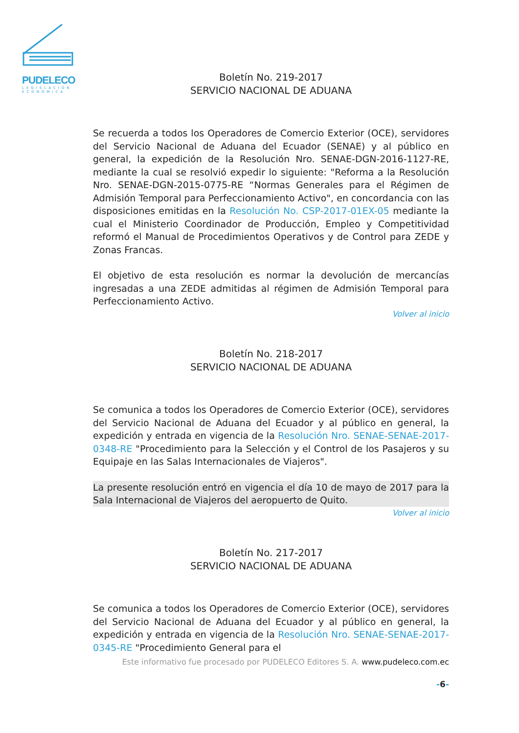PUDELECO
LEGISLACIÓN ECONÓMICA
Boletín No. 219-2017
SERVICIO NACIONAL DE ADUANA
Se recuerda a todos los Operadores de Comercio Exterior (OCE), servidores del Servicio Nacional de Aduana del Ecuador (SENAE) y al público en general, la expedición de la Resolución Nro. SENAE-DGN-2016-1127-RE, mediante la cual se resolvió expedir lo siguiente: "Reforma a la Resolución Nro. SENAE-DGN-2015-0775-RE “Normas Generales para el Régimen de Admisión Temporal para Perfeccionamiento Activo", en concordancia con las disposiciones emitidas en la Resolución No. CSP-2017-01EX-05 mediante la cual el Ministerio Coordinador de Producción, Empleo y Competitividad reformó el Manual de Procedimientos Operativos y de Control para ZEDE y Zonas Francas.
El objetivo de esta resolución es normar la devolución de mercancías ingresadas a una ZEDE admitidas al régimen de Admisión Temporal para Perfeccionamiento Activo.
Volver al inicio
Boletín No. 218-2017
SERVICIO NACIONAL DE ADUANA
Se comunica a todos los Operadores de Comercio Exterior (OCE), servidores del Servicio Nacional de Aduana del Ecuador y al público en general, la expedición y entrada en vigencia de la Resolución Nro. SENAE-SENAE-2017-0348-RE "Procedimiento para la Selección y el Control de los Pasajeros y su Equipaje en las Salas Internacionales de Viajeros".
La presente resolución entró en vigencia el día 10 de mayo de 2017 para la Sala Internacional de Viajeros del aeropuerto de Quito.
Volver al inicio
Boletín No. 217-2017
SERVICIO NACIONAL DE ADUANA
Se comunica a todos los Operadores de Comercio Exterior (OCE), servidores del Servicio Nacional de Aduana del Ecuador y al público en general, la expedición y entrada en vigencia de la Resolución Nro. SENAE-SENAE-2017-0345-RE "Procedimiento General para el
Este informativo fue procesado por PUDELECO Editores S. A. www.pudeleco.com.ec
-6-